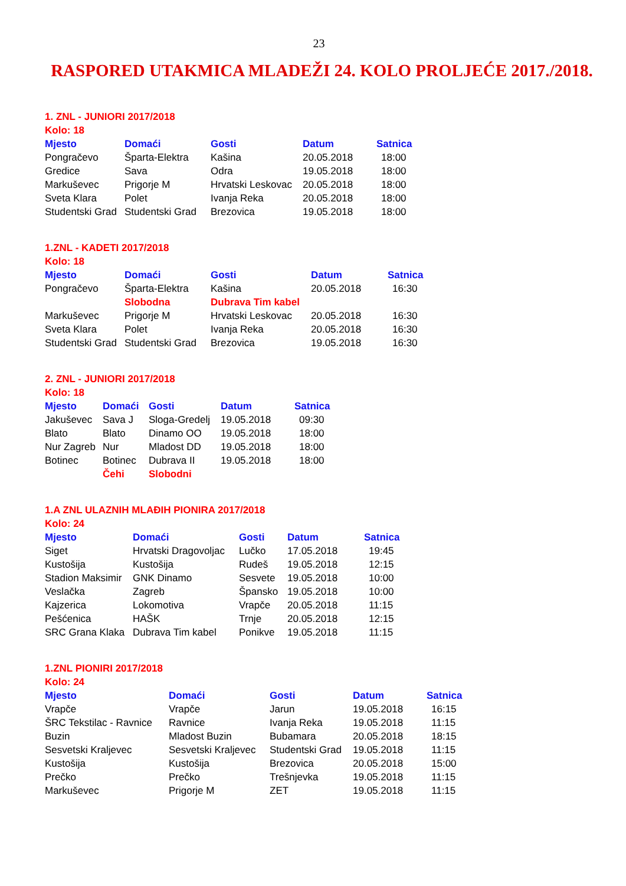23
RASPORED UTAKMICA MLADEŽI 24. KOLO PROLJEĆE 2017./2018.
1. ZNL - JUNIORI 2017/2018
Kolo: 18
| Mjesto | Domaći | Gosti | Datum | Satnica |
| --- | --- | --- | --- | --- |
| Pongračevo | Šparta-Elektra | Kašina | 20.05.2018 | 18:00 |
| Gredice | Sava | Odra | 19.05.2018 | 18:00 |
| Markuševec | Prigorje M | Hrvatski Leskovac | 20.05.2018 | 18:00 |
| Sveta Klara | Polet | Ivanja Reka | 20.05.2018 | 18:00 |
| Studentski Grad | Studentski Grad | Brezovica | 19.05.2018 | 18:00 |
1.ZNL - KADETI 2017/2018
Kolo: 18
| Mjesto | Domaći | Gosti | Datum | Satnica |
| --- | --- | --- | --- | --- |
| Pongračevo | Šparta-Elektra | Kašina | 20.05.2018 | 16:30 |
| | Slobodna | Dubrava Tim kabel | | |
| Markuševec | Prigorje M | Hrvatski Leskovac | 20.05.2018 | 16:30 |
| Sveta Klara | Polet | Ivanja Reka | 20.05.2018 | 16:30 |
| Studentski Grad | Studentski Grad | Brezovica | 19.05.2018 | 16:30 |
2. ZNL - JUNIORI 2017/2018
Kolo: 18
| Mjesto | Domaći | Gosti | Datum | Satnica |
| --- | --- | --- | --- | --- |
| Jakuševec | Sava J | Sloga-Gredelj | 19.05.2018 | 09:30 |
| Blato | Blato | Dinamo OO | 19.05.2018 | 18:00 |
| Nur Zagreb | Nur | Mladost DD | 19.05.2018 | 18:00 |
| Botinec | Botinec | Dubrava II | 19.05.2018 | 18:00 |
| | Čehi | Slobodni | | |
1.A ZNL ULAZNIH MLAĐIH PIONIRA 2017/2018
Kolo: 24
| Mjesto | Domaći | Gosti | Datum | Satnica |
| --- | --- | --- | --- | --- |
| Siget | Hrvatski Dragovoljac | Lučko | 17.05.2018 | 19:45 |
| Kustošija | Kustošija | Rudeš | 19.05.2018 | 12:15 |
| Stadion Maksimir | GNK Dinamo | Sesvete | 19.05.2018 | 10:00 |
| Veslačka | Zagreb | Špansko | 19.05.2018 | 10:00 |
| Kajzerica | Lokomotiva | Vrapče | 20.05.2018 | 11:15 |
| Pešćenica | HAŠK | Trnje | 20.05.2018 | 12:15 |
| SRC Grana Klaka | Dubrava Tim kabel | Ponikve | 19.05.2018 | 11:15 |
1.ZNL PIONIRI 2017/2018
Kolo: 24
| Mjesto | Domaći | Gosti | Datum | Satnica |
| --- | --- | --- | --- | --- |
| Vrapče | Vrapče | Jarun | 19.05.2018 | 16:15 |
| ŠRC Tekstilac - Ravnice | Ravnice | Ivanja Reka | 19.05.2018 | 11:15 |
| Buzin | Mladost Buzin | Bubamara | 20.05.2018 | 18:15 |
| Sesvetski Kraljevec | Sesvetski Kraljevec | Studentski Grad | 19.05.2018 | 11:15 |
| Kustošija | Kustošija | Brezovica | 20.05.2018 | 15:00 |
| Prečko | Prečko | Trešnjevka | 19.05.2018 | 11:15 |
| Markuševec | Prigorje M | ZET | 19.05.2018 | 11:15 |